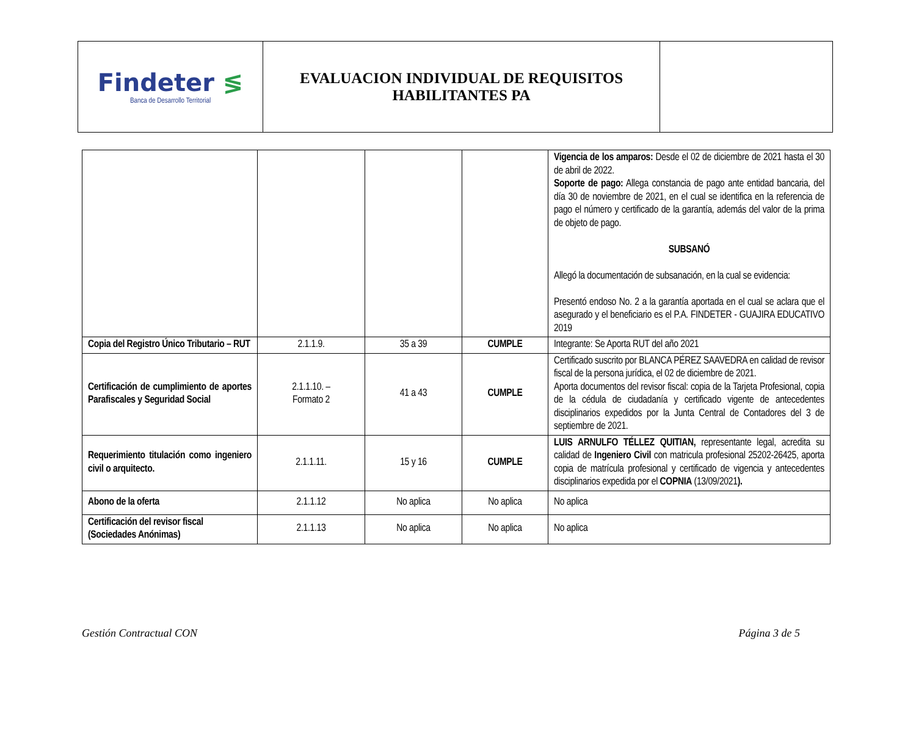| Findeter ≶ Banca de Desarrollo Territorial | EVALUACION INDIVIDUAL DE REQUISITOS HABILITANTES PA | |
| | | | | Vigencia de los amparos: Desde el 02 de diciembre de 2021 hasta el 30 de abril de 2022. Soporte de pago: Allega constancia de pago ante entidad bancaria, del día 30 de noviembre de 2021, en el cual se identifica en la referencia de pago el número y certificado de la garantía, además del valor de la prima de objeto de pago. SUBSANÓ Allegó la documentación de subsanación, en la cual se evidencia: Presentó endoso No. 2 a la garantía aportada en el cual se aclara que el asegurado y el beneficiario es el P.A. FINDETER - GUAJIRA EDUCATIVO 2019 |
| Copia del Registro Único Tributario – RUT | 2.1.1.9. | 35 a 39 | CUMPLE | Integrante: Se Aporta RUT del año 2021 |
| Certificación de cumplimiento de aportes Parafiscales y Seguridad Social | 2.1.1.10. – Formato 2 | 41 a 43 | CUMPLE | Certificado suscrito por BLANCA PÉREZ SAAVEDRA en calidad de revisor fiscal de la persona jurídica, el 02 de diciembre de 2021. Aporta documentos del revisor fiscal: copia de la Tarjeta Profesional, copia de la cédula de ciudadanía y certificado vigente de antecedentes disciplinarios expedidos por la Junta Central de Contadores del 3 de septiembre de 2021. |
| Requerimiento titulación como ingeniero civil o arquitecto. | 2.1.1.11. | 15 y 16 | CUMPLE | LUIS ARNULFO TÉLLEZ QUITIAN, representante legal, acredita su calidad de Ingeniero Civil con matricula profesional 25202-26425, aporta copia de matrícula profesional y certificado de vigencia y antecedentes disciplinarios expedida por el COPNIA (13/09/2021 ). |
| Abono de la oferta | 2.1.1.12 | No aplica | No aplica | No aplica |
| Certificación del revisor fiscal (Sociedades Anónimas) | 2.1.1.13 | No aplica | No aplica | No aplica |
Gestión Contractual CON Página 3 de 5